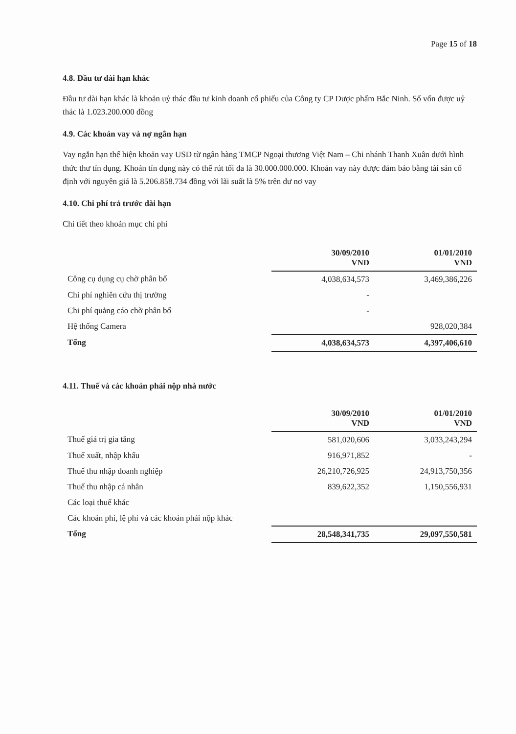Page 15 of 18
4.8. Đầu tư dài hạn khác
Đầu tư dài hạn khác là khoản uỷ thác đầu tư kinh doanh cổ phiếu của Công ty CP Dược phẩm Bắc Ninh. Số vốn được uỷ thác là 1.023.200.000 đồng
4.9. Các khoản vay và nợ ngắn hạn
Vay ngắn hạn thể hiện khoản vay USD từ ngân hàng TMCP Ngoại thương Việt Nam – Chi nhánh Thanh Xuân dưới hình thức thư tín dụng. Khoản tín dụng này có thể rút tối đa là 30.000.000.000. Khoản vay này được đảm bảo bằng tài sản cố định với nguyên giá là 5.206.858.734 đồng với lãi suất là 5% trên dư nơ vay
4.10. Chi phí trả trước dài hạn
Chi tiết theo khoản mục chi phí
| | 30/09/2010 VND | 01/01/2010 VND |
| Công cụ dụng cụ chờ phân bổ | 4,038,634,573 | 3,469,386,226 |
| Chi phí nghiên cứu thị trường | - | |
| Chi phí quảng cáo chờ phân bổ | - | |
| Hệ thống Camera | | 928,020,384 |
| Tổng | 4,038,634,573 | 4,397,406,610 |
4.11. Thuế và các khoản phải nộp nhà nước
| | 30/09/2010 VND | 01/01/2010 VND |
| Thuế giá trị gia tăng | 581,020,606 | 3,033,243,294 |
| Thuế xuất, nhập khẩu | 916,971,852 | - |
| Thuế thu nhập doanh nghiệp | 26,210,726,925 | 24,913,750,356 |
| Thuế thu nhập cá nhân | 839,622,352 | 1,150,556,931 |
| Các loại thuế khác | | |
| Các khoản phí, lệ phí và các khoản phải nộp khác | | |
| Tổng | 28,548,341,735 | 29,097,550,581 |